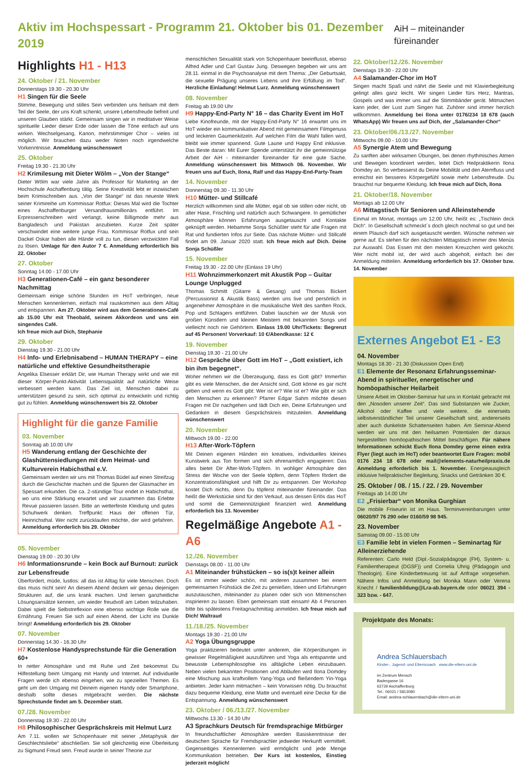Aktiv im Hochspessart - Programm 21. Oktober bis 01. Dezember 2019
AiH – miteinander füreinander
Highlights H1 - H13
24. Oktober / 21. November
Donnerstags 19.30 - 20.30 Uhr
H1 Singen für die Seele
Stimme, Bewegung und stilles Sein verbinden uns heilsam mit dem Teil der Seele, der uns Kraft schenkt, unsere Lebensfreude befreit und unseren Glauben stärkt. Gemeinsam singen wir in meditativer Weise spirituelle Lieder dieser Erde oder lassen die Töne einfach auf uns wirken. Wechselgesang, Kanon, mehrstimmiger Chor – vieles ist möglich. Wir brauchen dazu weder Noten noch irgendwelche Vorkenntnisse. Anmeldung wünschenswert
25. Oktober
Freitag 19.30 - 21.30 Uhr
H2 Krimilesung mit Dieter Wölm – „Von der Stange“
Dieter Wölm war viele Jahre als Professor für Marketing an der Hochschule Aschaffenburg tätig. Seine Kreativität lebt er inzwischen beim Krimischreiben aus. „Von der Stange“ ist das neueste Werk seiner Krimireihe um Kommissar Rotfux: Dieses Mal wird die Tochter eines Aschaffenburger Versandhausmillionärs entführt. Im Erpresserschreiben wird verlangt, keine Billigmode mehr aus Bangladesch und Pakistan anzubieten. Kurze Zeit später verschwindet eine weitere junge Frau. Kommissar Rotfux und sein Dackel Oskar haben alle Hände voll zu tun, diesen verzwickten Fall zu lösen. Umlage für den Autor 7 €. Anmeldung erforderlich bis 22. Oktober
27. Oktober
Sonntag 14.00 - 17.00 Uhr
H3 Generationen-Café – ein ganz besonderer Nachmittag
Gemeinsam einige schöne Stunden im HoT verbringen, neue Menschen kennenlernen, einfach mal rauskommen aus dem Alltag und entspannen. Am 27. Oktober wird aus dem Generationen-Café ab 15.00 Uhr mit Theobald, seinem Akkordeon und uns ein singendes Café.
Ich freue mich auf Dich, Stephanie
29. Oktober
Dienstag 19.30 - 21.00 Uhr
H4 Info- und Erlebnisabend – HUMAN THERAPY – eine natürliche und effektive Gesundheitstherapie
Angelika Elsesser erklärt Dir, wie Human Therapy wirkt und wie mit dieser Körper-Punkt-Aktivität Lebensqualität auf natürliche Weise verbessert werden kann. Das Ziel ist, Menschen dabei zu unterstützen gesund zu sein, sich optimal zu entwickeln und richtig gut zu fühlen. Anmeldung wünschenswert bis 22. Oktober
Highlight für die ganze Familie
03. November
Sonntag ab 10.00 Uhr
H5 Wanderung entlang der Geschichte der Glashüttensiedlungen mit dem Heimat- und Kulturverein Habichsthal e.V.
Gemeinsam werden wir uns mit Thomas Büdel auf einen Streifzug durch die Geschichte machen und die Spuren der Glasmacher im Spessart erkunden. Die ca. 2-stündige Tour endet in Habichsthal, wo uns eine Stärkung erwartet und wir zusammen das Erlebte Revue passieren lassen. Bitte an wetterfeste Kleidung und gutes Schuhwerk denken. Treffpunkt: Haus der offenen Tür, Heinrichsthal. Wer nicht zurücklaufen möchte, der wird gefahren. Anmeldung erforderlich bis 29. Oktober
05. November
Dienstag 19.00 - 20.30 Uhr
H6 Informationsrunde – kein Bock auf Burnout: zurück zur Lebensfreude
Überfordert, müde, lustlos: all das ist Alltag für viele Menschen. Doch das muss nicht sein! An diesem Abend decken wir genau diejenigen Strukturen auf, die uns krank machen. Und lernen ganzheitliche Lösungsansätze kennen, um wieder freudvoll am Leben teilzuhaben. Dabei spielt die Selbstreflexion eine ebenso wichtige Rolle wie die Ernährung. Freuen Sie sich auf einen Abend, der Licht ins Dunkle bringt! Anmeldung erforderlich bis 29. Oktober
07. November
Donnerstag 14.30 - 16.30 Uhr
H7 Kostenlose Handysprechstunde für die Generation 60+
In netter Atmosphäre und mit Ruhe und Zeit bekommst Du Hilfestellung beim Umgang mit Handy und Internet. Auf individuelle Fragen werde ich ebenso eingehen, wie zu speziellen Themen. Es geht um den Umgang mit Deinem eigenen Handy oder Smartphone, deshalb sollte dieses mitgebracht werden. Die nächste Sprechstunde findet am 5. Dezember statt.
07./28. November
Donnerstag 19.30 - 22.00 Uhr
H8 Philosophischer Gesprächskreis mit Helmut Lurz
Am 7.11. wollen wir Schopenhauer mit seiner „Metaphysik der Geschlechtsliebe“ abschließen. Sie soll gleichzeitig eine Überleitung zu Sigmund Freud sein. Freud wurde in seiner Theorie zur
menschlichen Sexualität stark von Schopenhauer beeinflusst, ebenso Alfred Adler und Carl Gustav Jung. Deswegen begeben wir uns am 28.11. einmal in die Psychoanalyse mit dem Thema: „Der Geburtsakt, die sexuelle Prägung unseres Lebens und ihre Erfüllung im Tod“. Herzliche Einladung! Helmut Lurz. Anmeldung wünschenswert
08. November
Freitag ab 19.00 Uhr
H9 Happy-End-Party N° 16 – das Charity Event im HoT
Liebe Kinofreunde, mit der Happy-End-Party N° 16 erwartet uns im HoT wieder ein kommunikativer Abend mit gemeinsamem Filmgenuss und leckeren Gaumenkitzeln. Auf welchen Film die Wahl fallen wird, bleibt wie immer spannend. Gute Laune und Happy End inklusive. Das Beste daran: Mit Eurer Spende unterstützt ihr die gemeinnützige Arbeit der AiH - miteinander füreinander für eine gute Sache. Anmeldung wünschenswert bis Mittwoch 06. November. Wir freuen uns auf Euch, Ilona, Ralf und das Happy-End-Party-Team
14. November
Donnerstag 09.30 - 11.30 Uhr
H10 Mütter- und Stillcafé
Herzlich willkommen sind alle Mütter, egal ob sie stillen oder nicht, ob alter Hase, Frischling und natürlich auch Schwangere. In gemütlicher Atmosphäre können Erfahrungen ausgetauscht und Kontakte geknüpft werden. Hebamme Sonja Schüßler steht für alle Fragen mit Rat und fundierten Infos zur Seite. Das nächste Mütter- und Stillcafé findet am 09. Januar 2020 statt. Ich freue mich auf Dich. Deine Sonja Schüßler
15. November
Freitag 19.30 - 22.00 Uhr (Einlass 19 Uhr)
H11 Wohnzimmerkonzert mit Akustik Pop – Guitar Lounge Unplugged
Thomas Schmitt (Gitarre & Gesang) und Thomas Bickert (Percussionist & Akustik Bass) werden uns live und persönlich in angenehmer Atmosphäre in die musikalische Welt des sanften Rock, Pop und Schlagers entführen. Dabei lauschen wir der Musik von großen Künstlern und kleinen Meistern mit bekannten Songs und vielleicht noch nie Gehörtem. Einlass 19.00 Uhr/Tickets: Begrenzt auf 45 Personen! Vorverkauf: 10 €/Abendkasse: 12 €
19. November
Dienstag 19.30 - 21.00 Uhr
H12 Gespräche über Gott im HoT – „Gott existiert, ich bin ihm begegnet“.
Woher nehmen wir die Überzeugung, dass es Gott gibt? Immerhin gibt es viele Menschen, die der Ansicht sind, Gott könne es gar nicht geben und wenn es Gott gibt: Wer ist er? Wie ist er? Wie gibt er sich den Menschen zu erkennen? Pfarrer Edgar Sahm möchte diesen Fragen mit Dir nachgehen und lädt Dich ein, Deine Erfahrungen und Gedanken in diesem Gesprächskreis mitzuteilen. Anmeldung wünschenswert
20. November
Mittwoch 19.00 - 22.00
H13 After-Work-Töpfern
Mit Deinen eigenen Händen ein kreatives, individuelles kleines Kunstwerk aus Ton formen und sich ehrenamtlich engagieren: Das alles bietet Dir After-Work-Töpfern. In wohliger Atmosphäre den Stress der Woche von der Seele töpfern, denn Töpfern fördert die Konzentrationsfähigkeit und hilft Dir zu entspannen. Der Workshop kostet Dich nichts, denn Du töpferst miteinander füreinander. Das heißt die Werkstücke sind für den Verkauf, aus dessen Erlös das HoT und somit die Gemeinnützigkeit finanziert wird. Anmeldung erforderlich bis 13. November
Regelmäßige Angebote A1 - A6
12./26. November
Dienstags 08.00 - 11.00 Uhr
A1 Miteinander frühstücken – so is(s)t keiner allein
Es ist immer wieder schön, mit anderen zusammen bei einem gemeinsamen Frühstück die Zeit zu genießen, Ideen und Erfahrungen auszutauschen, miteinander zu planen oder sich von Mitmenschen inspirieren zu lassen. Eben gemeinsam statt einsam! Ab 4 Personen bitte bis spätestens Freitagnachmittag anmelden. Ich freue mich auf Dich! Waltraud
11./18./25. November
Montags 19.30 - 21.00 Uhr
A2 Yoga Übungsgruppe
Yoga praktizieren bedeutet unter anderem, die Körperübungen in gewisser Regelmäßigkeit auszuführen und Yoga als entspannte und bewusste Lebensphilosophie ins alltägliche Leben einzubauen. Neben vielen bekannten Positionen und Abläufen wird Ilona Domdey eine Mischung aus kraftvollem Yang-Yoga und fließendem Yin-Yoga anbieten. Jeder kann mitmachen – kein Vorwissen nötig. Du brauchst dazu bequeme Kleidung, eine Matte und eventuell eine Decke für die Entspannung. Anmeldung wünschenswert
23. Oktober / 06./13./27. November
Mittwochs 13.30 - 14.30 Uhr
A3 Sprachkurs Deutsch für fremdsprachige Mitbürger
In freundschaftlicher Atmosphäre werden Basiskenntnisse der deutschen Sprache für Fremdsprachler jedweder Herkunft vermittelt. Gegenseitiges Kennenlernen wird ermöglicht und jede Menge Kommunikation betrieben. Der Kurs ist kostenlos, Einstieg jederzeit möglich!
22. Oktober/12./26. November
Dienstags 19.30 - 22.00 Uhr
A4 Salamander-Chor im HoT
Singen macht Spaß und nährt die Seele und mit Klavierbegleitung gelingt alles ganz leicht. Wir singen Lieder fürs Herz, Mantras, Gospels und was immer uns auf die Stimmbänder gerät. Mitmachen kann jeder, der Lust zum Singen hat. Zuhörer sind immer herzlich willkommen. Anmeldung bei Ilona unter 0176/234 18 678 (auch WhatsApp) Wir freuen uns auf Dich, der „Salamander-Chor“
23. Oktober/06./13./27. November
Mittwochs 09.00 - 10.00 Uhr
A5 Synergie Atem und Bewegung
Zu sanften aber wirksamen Übungen, bei denen rhythmisches Atmen und Bewegen koordiniert werden, leitet Dich Heilpraktikerin Ilona Domdey an. So verbesserst du Deine Mobilität und den Atemfluss und erreichst ein besseres Körpergefühl sowie mehr Lebensfreude. Du brauchst nur bequeme Kleidung. Ich freue mich auf Dich, Ilona
21. Oktober/18. November
Montags ab 12.00 Uhr
A6 Mittagstisch für Senioren und Alleinstehende
Einmal im Monat, montags um 12.00 Uhr, heißt es: „Tischlein deck Dich“. In Gesellschaft schmeckt´s doch gleich nochmal so gut und bei einem Plausch darf sich ausgetauscht werden. Wünsche nehmen wir gerne auf. Es stehen für den nächsten Mittagstisch immer drei Menüs zur Auswahl. Das Essen mit den meisten Kreuzchen wird gekocht. Wer nicht mobil ist, der wird auch abgeholt, einfach bei der Anmeldung mitteilen. Anmeldung erforderlich bis 17. Oktober bzw. 14. November
Externes Angebot E1 - E3
04. November
Montags 18.30 - 21.30 (Diskussion Open End)
E1 Elemente der Resonanz Erfahrungsseminar-Abend in spiritueller, energetischer und homöopathischer Heilarbeit
Unsere Arbeit im Oktober-Seminar hat uns in Kontakt gebracht mit den „Nosoden unserer Zeit“. Das sind Substanzen wie Zucker, Alkohol oder Kaffee und viele weitere, die einerseits selbstverständlicher Teil unserer Gesellschaft sind, andererseits aber auch dunkelste Schattenseiten haben. Am Seminar-Abend werden wir uns mit den heilsamen Potentialen der daraus hergestellten homöopathischen Mittel beschäftigen. Für nähere Informationen schickt Euch Ilona Domdey gerne einen extra Flyer (liegt auch im HoT) oder beantwortet Eure Fragen: mobil 0176 234 18 678 oder mail@elements-naturheilpraxis.de Anmeldung erforderlich bis 1. November. Energieausgleich inklusive heilpraktischer Begleitung, Snacks und Getränken 30 €.
25. Oktober / 08. / 15. / 22. / 29. November
Freitags ab 14.00 Uhr
E2 „Frisierbar“ von Monika Gurghian
Die mobile Friseurin ist im Haus. Terminvereinbarungen unter 06020/97 76 290 oder 0160/59 98 945.
23. November
Samstag 09.00 - 15.00 Uhr
E3 Familie lebt in vielen Formen – Seminartag für Alleinerziehende
Referenten: Carlo Held (Dipl.-Sozialpädagoge (FH), System- u. Familientherapeut (DGSF)) und Cornelia Uhrig (Pädagogin und Theologin). Eine Kinderbetreuung ist auf Anfrage vorgesehen. Nähere Infos und Anmeldung bei Monika Mann oder Verena Knecht / familienbildung@Lra-ab.bayern.de oder 06021 394 - 323 bzw. - 647.
Projektpate des Monats:
Andrea Schlauersbach
Kinder-, Jugend- und Elterncoach www.die-eltern-uni.de
im Zentrum Mensch
Badergasse 16
63739 Aschaffenburg
Tel.: 06021 / 5813080
Email: andrea-schlauersbach@die-eltern-uni.de